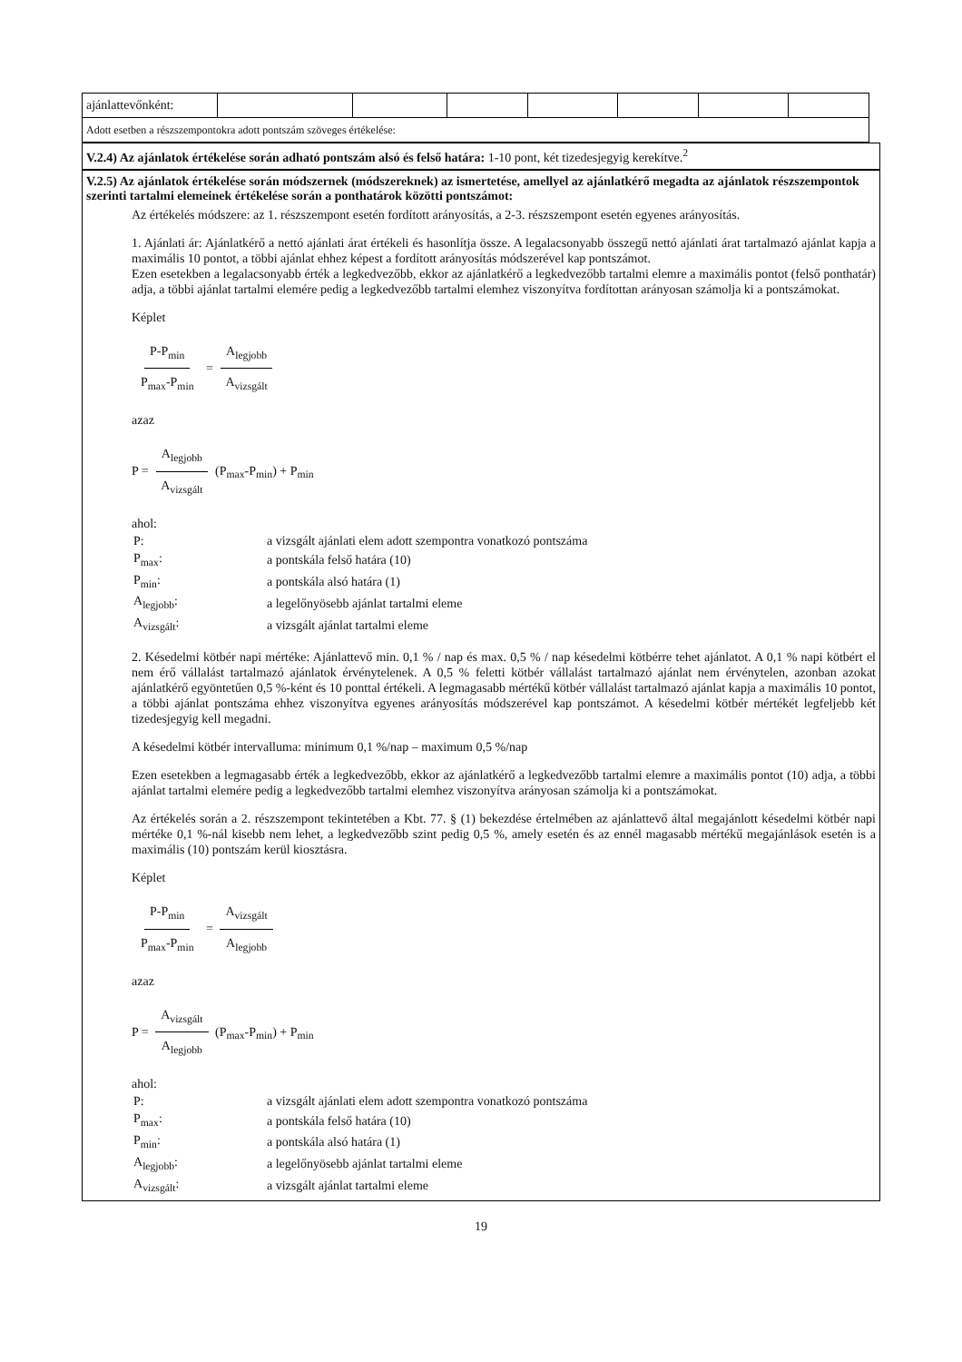| ajánlattevőnként: | | | | | | | |
| Adott esetben a részszempontokra adott pontszám szöveges értékelése: | | | | | | | |
V.2.4) Az ajánlatok értékelése során adható pontszám alsó és felső határa: 1-10 pont, két tizedesjegyig kerekítve.<sup>2</sup>
V.2.5) Az ajánlatok értékelése során módszernek (módszereknek) az ismertetése, amellyel az ajánlatkérő megadta az ajánlatok részszempontok szerinti tartalmi elemeinek értékelése során a ponthatárok közötti pontszámot:
Az értékelés módszere: az 1. részszempont esetén fordított arányosítás, a 2-3. részszempont esetén egyenes arányosítás.
1. Ajánlati ár: Ajánlatkérő a nettó ajánlati árat értékeli és hasonlítja össze. A legalacsonyabb összegű nettó ajánlati árat tartalmazó ajánlat kapja a maximális 10 pontot, a többi ajánlat ehhez képest a fordított arányosítás módszerével kap pontszámot.
Ezen esetekben a legalacsonyabb érték a legkedvezőbb, ekkor az ajánlatkérő a legkedvezőbb tartalmi elemre a maximális pontot (felső ponthatár) adja, a többi ajánlat tartalmi elemére pedig a legkedvezőbb tartalmi elemhez viszonyítva fordítottan arányosan számolja ki a pontszámokat.
Képlet
P-P<sub>min</sub> P<sub>max</sub>-P<sub>min</sub> = A<sub>legjobb</sub> A<sub>vizsgált</sub>
azaz
P = A<sub>legjobb</sub> A<sub>vizsgált</sub> (P<sub>max</sub>-P<sub>min</sub>) + P<sub>min</sub>
ahol:
| P: | a vizsgált ajánlati elem adott szempontra vonatkozó pontszáma |
| P<sub>max</sub>: | a pontskála felső határa (10) |
| P<sub>min</sub>: | a pontskála alsó határa (1) |
| A<sub>legjobb</sub>: | a legelőnyösebb ajánlat tartalmi eleme |
| A<sub>vizsgált</sub>: | a vizsgált ajánlat tartalmi eleme |
2. Késedelmi kötbér napi mértéke: Ajánlattevő min. 0,1 % / nap és max. 0,5 % / nap késedelmi kötbérre tehet ajánlatot. A 0,1 % napi kötbért el nem érő vállalást tartalmazó ajánlatok érvénytelenek. A 0,5 % feletti kötbér vállalást tartalmazó ajánlat nem érvénytelen, azonban azokat ajánlatkérő egyöntetűen 0,5 %-ként és 10 ponttal értékeli. A legmagasabb mértékű kötbér vállalást tartalmazó ajánlat kapja a maximális 10 pontot, a többi ajánlat pontszáma ehhez viszonyítva egyenes arányosítás módszerével kap pontszámot. A késedelmi kötbér mértékét legfeljebb két tizedesjegyig kell megadni.
A késedelmi kötbér intervalluma: minimum 0,1 %/nap – maximum 0,5 %/nap
Ezen esetekben a legmagasabb érték a legkedvezőbb, ekkor az ajánlatkérő a legkedvezőbb tartalmi elemre a maximális pontot (10) adja, a többi ajánlat tartalmi elemére pedig a legkedvezőbb tartalmi elemhez viszonyítva arányosan számolja ki a pontszámokat.
Az értékelés során a 2. részszempont tekintetében a Kbt. 77. § (1) bekezdése értelmében az ajánlattevő által megajánlott késedelmi kötbér napi mértéke 0,1 %-nál kisebb nem lehet, a legkedvezőbb szint pedig 0,5 %, amely esetén és az ennél magasabb mértékű megajánlások esetén is a maximális (10) pontszám kerül kiosztásra.
Képlet
P-P<sub>min</sub> P<sub>max</sub>-P<sub>min</sub> = A<sub>vizsgált</sub> A<sub>legjobb</sub>
azaz
P = A<sub>vizsgált</sub> A<sub>legjobb</sub> (P<sub>max</sub>-P<sub>min</sub>) + P<sub>min</sub>
ahol:
| P: | a vizsgált ajánlati elem adott szempontra vonatkozó pontszáma |
| P<sub>max</sub>: | a pontskála felső határa (10) |
| P<sub>min</sub>: | a pontskála alsó határa (1) |
| A<sub>legjobb</sub>: | a legelőnyösebb ajánlat tartalmi eleme |
| A<sub>vizsgált</sub>: | a vizsgált ajánlat tartalmi eleme |
19